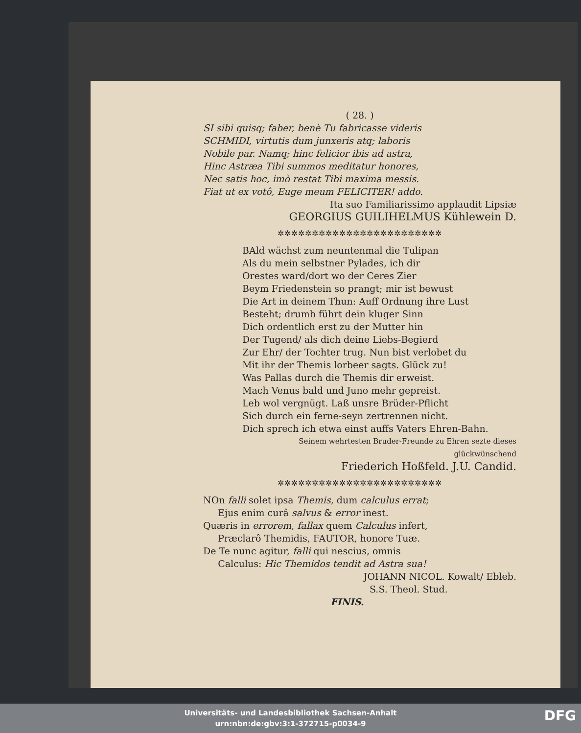( 28. )
SI sibi quisq; faber, benè Tu fabricasse videris
SCHMIDI, virtutis dum junxeris atq; laboris
Nobile par. Namq; hinc felicior ibis ad astra,
Hinc Astræa Tibi summos meditatur honores,
Nec satis hoc, imò restat Tibi maxima messis.
Fiat ut ex votô, Euge meum FELICITER! addo.
Ita suo Familiarissimo applaudit Lipsiæ
GEORGIUS GUILIHELMUS Kühlewein D.
✲✲✲✲✲✲✲✲✲✲✲✲✲✲✲✲✲✲✲✲✲✲✲✲
BAld wächst zum neuntenmal die Tulipan
Als du mein selbstner Pylades, ich dir
Orestes ward/dort wo der Ceres Zier
Beym Friedenstein so prangt; mir ist bewust
Die Art in deinem Thun: Auff Ordnung ihre Lust
Besteht; drumb führt dein kluger Sinn
Dich ordentlich erst zu der Mutter hin
Der Tugend/ als dich deine Liebs-Begierd
Zur Ehr/ der Tochter trug. Nun bist verlobet du
Mit ihr der Themis lorbeer sagts. Glück zu!
Was Pallas durch die Themis dir erweist.
Mach Venus bald und Juno mehr gepreist.
Leb wol vergnügt. Laß unsre Brüder-Pflicht
Sich durch ein ferne-seyn zertrennen nicht.
Dich sprech ich etwa einst auffs Vaters Ehren-Bahn.
Seinem wehrtesten Bruder-Freunde zu Ehren sezte dieses
glückwünschend
Friederich Hoßfeld. J.U. Candid.
✲✲✲✲✲✲✲✲✲✲✲✲✲✲✲✲✲✲✲✲✲✲✲✲
NOn falli solet ipsa Themis, dum calculus errat;
Ejus enim curâ salvus & error inest.
Quæris in errorem, fallax quem Calculus infert,
Præclarô Themidis, FAUTOR, honore Tuæ.
De Te nunc agitur, falli qui nescius, omnis
Calculus: Hic Themidos tendit ad Astra sua!
JOHANN NICOL. Kowalt/ Ebleb.
S.S. Theol. Stud.
FINIS.
Universitäts- und Landesbibliothek Sachsen-Anhalt
urn:nbn:de:gbv:3:1-372715-p0034-9
DFG